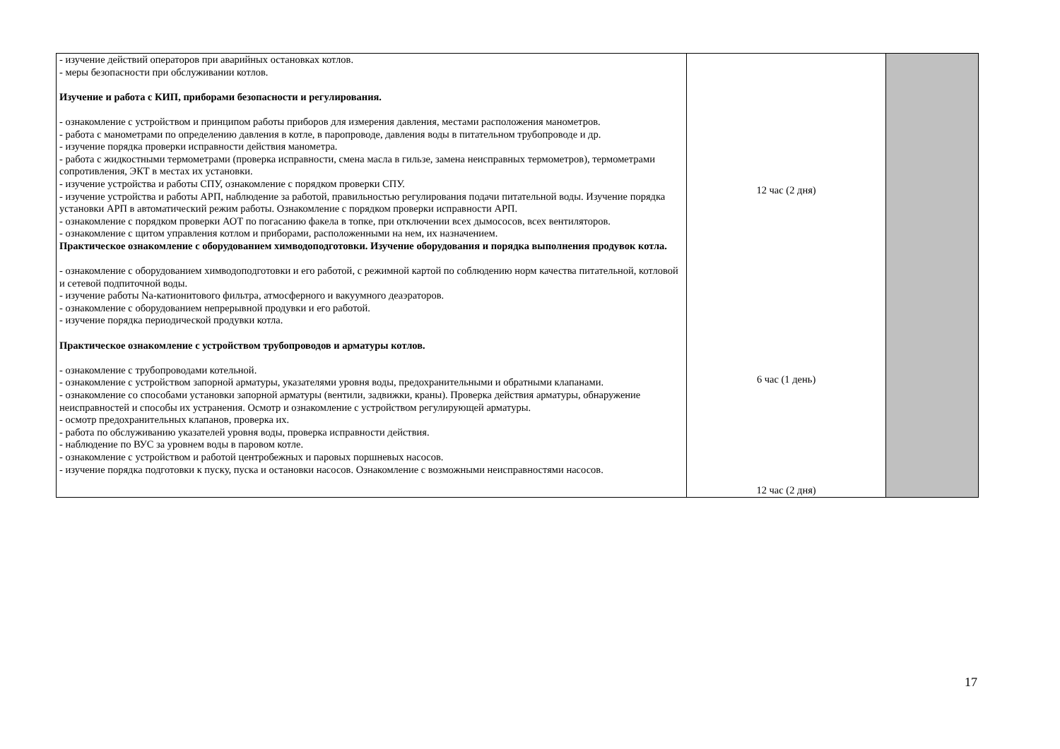| - изучение действий операторов при аварийных остановках котлов. - меры безопасности при обслуживании котлов. Изучение и работа с КИП, приборами безопасности и регулирования. - ознакомление с устройством и принципом работы приборов для измерения давления, местами расположения манометров. - работа с манометрами по определению давления в котле, в паропроводе, давления воды в питательном трубопроводе и др. - изучение порядка проверки исправности действия манометра. - работа с жидкостными термометрами (проверка исправности, смена масла в гильзе, замена неисправных термометров), термометрами сопротивления, ЭКТ в местах их установки. - изучение устройства и работы СПУ, ознакомление с порядком проверки СПУ. - изучение устройства и работы АРП, наблюдение за работой, правильностью регулирования подачи питательной воды. Изучение порядка установки АРП в автоматический режим работы. Ознакомление с порядком проверки исправности АРП. - ознакомление с порядком проверки АОТ по погасанию факела в топке, при отключении всех дымососов, всех вентиляторов. - ознакомление с щитом управления котлом и приборами, расположенными на нем, их назначением. Практическое ознакомление с оборудованием химводоподготовки. Изучение оборудования и порядка выполнения продувок котла. - ознакомление с оборудованием химводоподготовки и его работой, с режимной картой по соблюдению норм качества питательной, котловой и сетевой подпиточной воды. - изучение работы Na-катионитового фильтра, атмосферного и вакуумного деаэраторов. - ознакомление с оборудованием непрерывной продувки и его работой. - изучение порядка периодической продувки котла. Практическое ознакомление с устройством трубопроводов и арматуры котлов. - ознакомление с трубопроводами котельной. - ознакомление с устройством запорной арматуры, указателями уровня воды, предохранительными и обратными клапанами. - ознакомление со способами установки запорной арматуры (вентили, задвижки, краны). Проверка действия арматуры, обнаружение неисправностей и способы их устранения. Осмотр и ознакомление с устройством регулирующей арматуры. - осмотр предохранительных клапанов, проверка их. - работа по обслуживанию указателей уровня воды, проверка исправности действия. - наблюдение по ВУС за уровнем воды в паровом котле. - ознакомление с устройством и работой центробежных и паровых поршневых насосов. - изучение порядка подготовки к пуску, пуска и остановки насосов. Ознакомление с возможными неисправностями насосов. | 12 час (2 дня) 6 час (1 день) 12 час (2 дня) | |
17